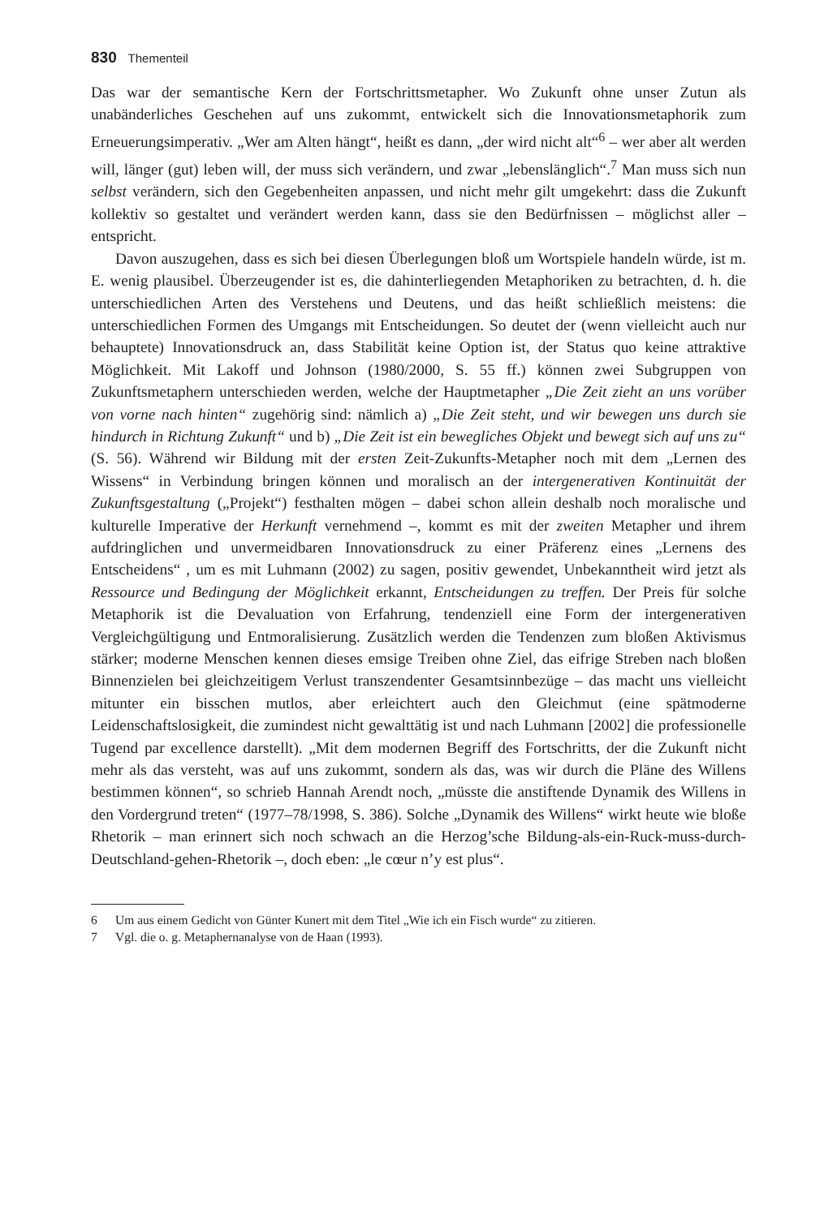830 Thementeil
Das war der semantische Kern der Fortschrittsmetapher. Wo Zukunft ohne unser Zutun als unabänderliches Geschehen auf uns zukommt, entwickelt sich die Innovationsmetaphorik zum Erneuerungsimperativ. „Wer am Alten hängt“, heißt es dann, „der wird nicht alt“<sup>6</sup> – wer aber alt werden will, länger (gut) leben will, der muss sich verändern, und zwar „lebenslänglich“.<sup>7</sup> Man muss sich nun selbst verändern, sich den Gegebenheiten anpassen, und nicht mehr gilt umgekehrt: dass die Zukunft kollektiv so gestaltet und verändert werden kann, dass sie den Bedürfnissen – möglichst aller – entspricht.
Davon auszugehen, dass es sich bei diesen Überlegungen bloß um Wortspiele handeln würde, ist m. E. wenig plausibel. Überzeugender ist es, die dahinterliegenden Metaphoriken zu betrachten, d. h. die unterschiedlichen Arten des Verstehens und Deutens, und das heißt schließlich meistens: die unterschiedlichen Formen des Umgangs mit Entscheidungen. So deutet der (wenn vielleicht auch nur behauptete) Innovationsdruck an, dass Stabilität keine Option ist, der Status quo keine attraktive Möglichkeit. Mit Lakoff und Johnson (1980/2000, S. 55 ff.) können zwei Subgruppen von Zukunftsmetaphern unterschieden werden, welche der Hauptmetapher „Die Zeit zieht an uns vorüber von vorne nach hinten“ zugehörig sind: nämlich a) „Die Zeit steht, und wir bewegen uns durch sie hindurch in Richtung Zukunft“ und b) „Die Zeit ist ein bewegliches Objekt und bewegt sich auf uns zu“ (S. 56). Während wir Bildung mit der ersten Zeit-Zukunfts-Metapher noch mit dem „Lernen des Wissens“ in Verbindung bringen können und moralisch an der intergenerativen Kontinuität der Zukunftsgestaltung („Projekt“) festhalten mögen – dabei schon allein deshalb noch moralische und kulturelle Imperative der Herkunft vernehmend –, kommt es mit der zweiten Metapher und ihrem aufdringlichen und unvermeidbaren Innovationsdruck zu einer Präferenz eines „Lernens des Entscheidens“ , um es mit Luhmann (2002) zu sagen, positiv gewendet, Unbekanntheit wird jetzt als Ressource und Bedingung der Möglichkeit erkannt, Entscheidungen zu treffen. Der Preis für solche Metaphorik ist die Devaluation von Erfahrung, tendenziell eine Form der intergenerativen Vergleichgültigung und Entmoralisierung. Zusätzlich werden die Tendenzen zum bloßen Aktivismus stärker; moderne Menschen kennen dieses emsige Treiben ohne Ziel, das eifrige Streben nach bloßen Binnenzielen bei gleichzeitigem Verlust transzendenter Gesamtsinnbezüge – das macht uns vielleicht mitunter ein bisschen mutlos, aber erleichtert auch den Gleichmut (eine spätmoderne Leidenschaftslosigkeit, die zumindest nicht gewalttätig ist und nach Luhmann [2002] die professionelle Tugend par excellence darstellt). „Mit dem modernen Begriff des Fortschritts, der die Zukunft nicht mehr als das versteht, was auf uns zukommt, sondern als das, was wir durch die Pläne des Willens bestimmen können“, so schrieb Hannah Arendt noch, „müsste die anstiftende Dynamik des Willens in den Vordergrund treten“ (1977–78/1998, S. 386). Solche „Dynamik des Willens“ wirkt heute wie bloße Rhetorik – man erinnert sich noch schwach an die Herzog’sche Bildung-als-ein-Ruck-muss-durch-Deutschland-gehen-Rhetorik –, doch eben: „le cœur n’y est plus“.
6 Um aus einem Gedicht von Günter Kunert mit dem Titel „Wie ich ein Fisch wurde“ zu zitieren.
7 Vgl. die o. g. Metaphernanalyse von de Haan (1993).